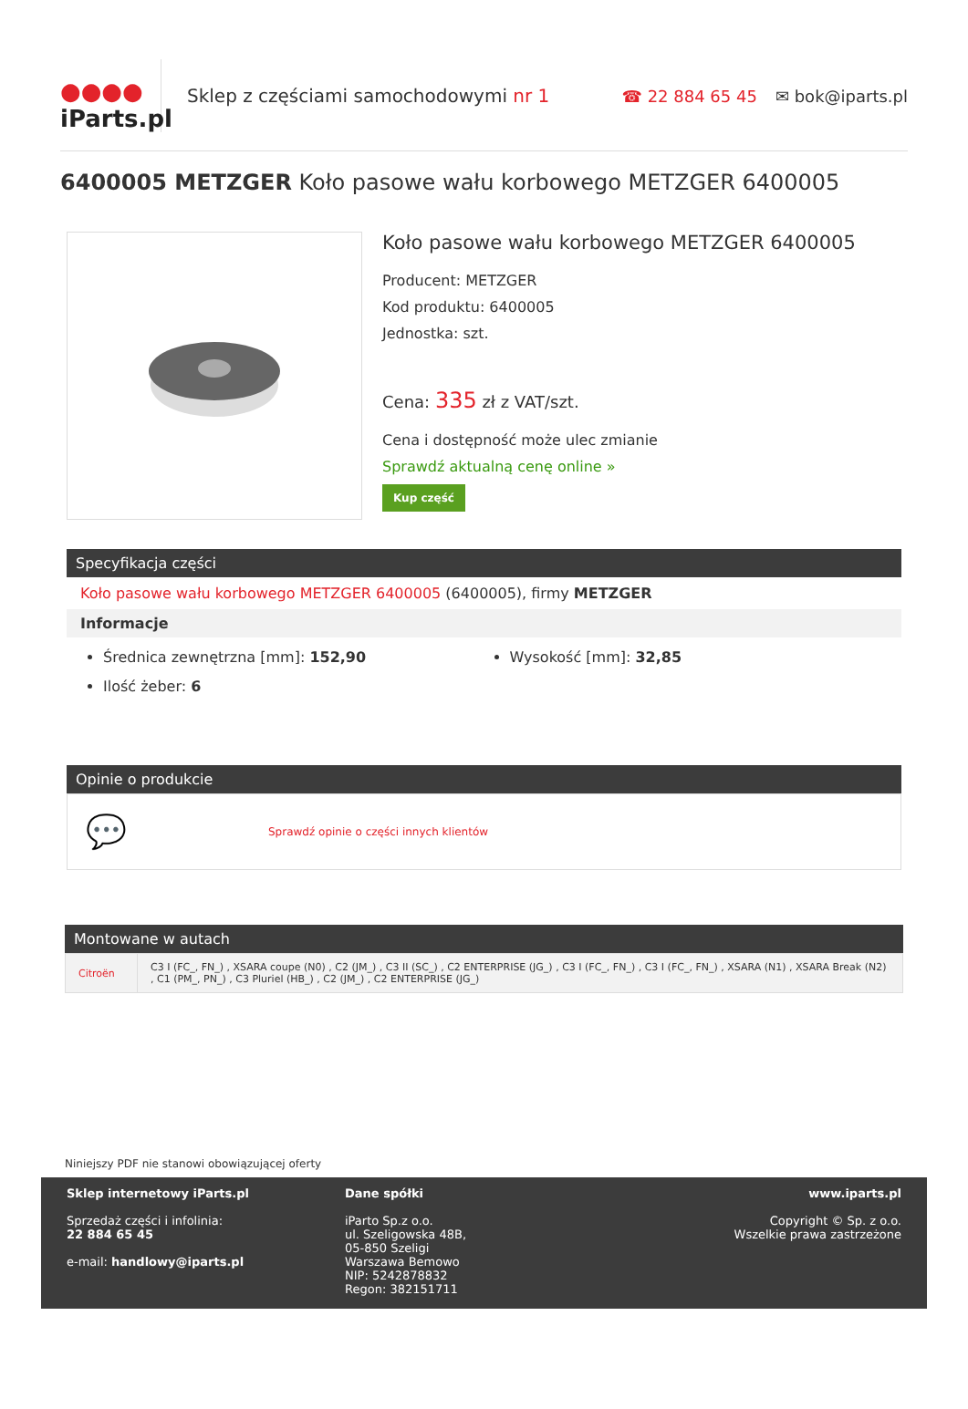●●●●
iParts.pl
Sklep z częściami samochodowymi nr 1
☎ 22 884 65 45 ✉ bok@iparts.pl
6400005 METZGER Koło pasowe wału korbowego METZGER 6400005
Koło pasowe wału korbowego METZGER 6400005
Producent: METZGER
Kod produktu: 6400005
Jednostka: szt.
Cena: 335 zł z VAT/szt.
Cena i dostępność może ulec zmianie
Sprawdź aktualną cenę online »
Kup część
Specyfikacja części
Koło pasowe wału korbowego METZGER 6400005 (6400005), firmy METZGER
Informacje
Średnica zewnętrzna [mm]: 152,90
Ilość żeber: 6
Wysokość [mm]: 32,85
Opinie o produkcie
💬 Sprawdź opinie o części innych klientów
Montowane w autach
| Citroën | C3 I (FC_, FN_) , XSARA coupe (N0) , C2 (JM_) , C3 II (SC_) , C2 ENTERPRISE (JG_) , C3 I (FC_, FN_) , C3 I (FC_, FN_) , XSARA (N1) , XSARA Break (N2) , C1 (PM_, PN_) , C3 Pluriel (HB_) , C2 (JM_) , C2 ENTERPRISE (JG_) |
Niniejszy PDF nie stanowi obowiązującej oferty
Sklep internetowy iParts.pl
Sprzedaż części i infolinia:
22 884 65 45
e-mail: handlowy@iparts.pl
Dane spółki
iParto Sp.z o.o.
ul. Szeligowska 48B,
05-850 Szeligi
Warszawa Bemowo
NIP: 5242878832
Regon: 382151711
www.iparts.pl
Copyright © Sp. z o.o.
Wszelkie prawa zastrzeżone